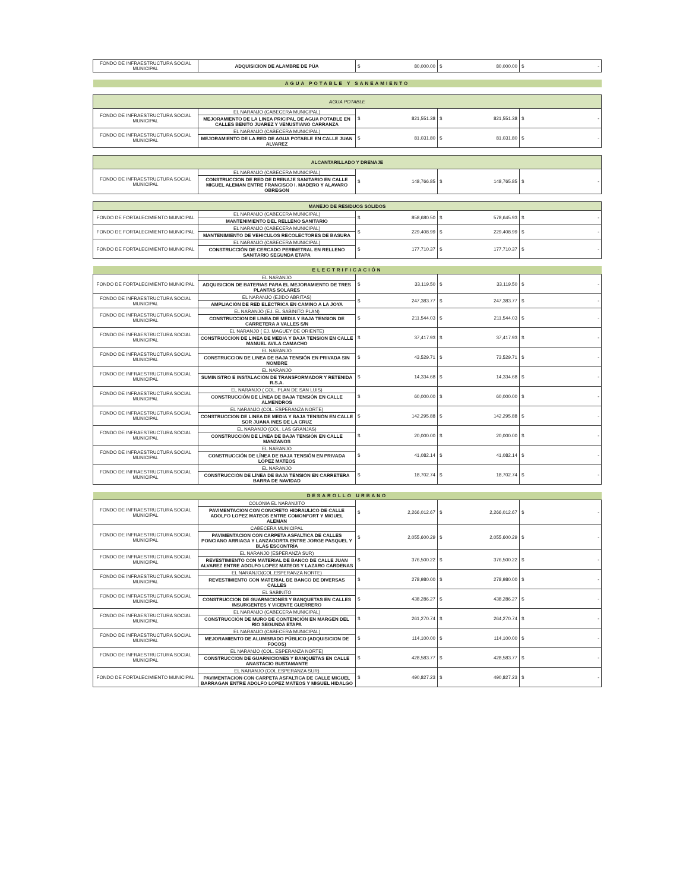| FONDO DE INFRAESTRUCTURA SOCIAL MUNICIPAL | ADQUISICION DE ALAMBRE DE PÚA | $ 80,000.00 | $ 80,000.00 | $ - |
| AGUA POTABLE Y SANEAMIENTO | | | | |
| AGUA POTABLE | | | | |
| FONDO DE INFRAESTRUCTURA SOCIAL MUNICIPAL | EL NARANJO (CABECERA MUNICIPAL) MEJORAMIENTO DE LA LINEA PRICIPAL DE AGUA POTABLE EN CALLES BENITO JUAREZ Y VENUSTIANO CARRANZA | $ 821,551.38 | $ 821,551.38 | $ - |
| FONDO DE INFRAESTRUCTURA SOCIAL MUNICIPAL | EL NARANJO (CABECERA MUNICIPAL) MEJORAMIENTO DE LA RED DE AGUA POTABLE EN CALLE JUAN ALVAREZ | $ 81,031.80 | $ 81,031.80 | $ - |
| ALCANTARILLADO Y DRENAJE | | | | |
| FONDO DE INFRAESTRUCTURA SOCIAL MUNICIPAL | EL NARANJO (CABECERA MUNICIPAL) CONSTRUCCION DE RED DE DRENAJE SANITARIO EN CALLE MIGUEL ALEMAN ENTRE FRANCISCO I. MADERO Y ALAVARO OBREGON | $ 148,766.85 | $ 148,765.85 | $ - |
| MANEJO DE RESIDUOS SÓLIDOS | | | | |
| FONDO DE FORTALECIMIENTO MUNICIPAL | EL NARANJO (CABECERA MUNICIPAL) MANTENIMIENTO DEL RELLENO SANITARIO | $ 858,680.50 | $ 578,645.93 | $ - |
| FONDO DE FORTALECIMIENTO MUNICIPAL | EL NARANJO (CABECERA MUNICIPAL) MANTENIMIENTO DE VEHICULOS RECOLECTORES DE BASURA | $ 229,408.99 | $ 229,408.99 | $ - |
| FONDO DE FORTALECIMIENTO MUNICIPAL | EL NARANJO (CABECERA MUNICIPAL) CONSTRUCCIÓN DE CERCADO PERIMETRAL EN RELLENO SANITARIO SEGUNDA ETAPA | $ 177,710.37 | $ 177,710.37 | $ - |
| ELECTRIFICACIÓN | | | | |
| FONDO DE FORTALECIMIENTO MUNICIPAL | EL NARANJO ADQUISICION DE BATERIAS PARA EL MEJORAMIENTO DE TRES PLANTAS SOLARES | $ 33,119.50 | $ 33,119.50 | $ - |
| FONDO DE INFRAESTRUCTURA SOCIAL MUNICIPAL | EL NARANJO (EJIDO ABRITAS) AMPLIACIÓN DE RED ELÉCTRICA EN CAMINO A LA JOYA | $ 247,383.77 | $ 247,383.77 | $ - |
| FONDO DE INFRAESTRUCTURA SOCIAL MUNICIPAL | EL NARANJO (E.I. EL SABINITO PLAN) CONSTRUCCION DE LINEA DE MEDIA Y BAJA TENSION DE CARRETERA A VALLES S/N | $ 211,544.03 | $ 211,544.03 | $ - |
| FONDO DE INFRAESTRUCTURA SOCIAL MUNICIPAL | EL NARANJO ( EJ. MAGUEY DE ORIENTE) CONSTRUCCION DE LINEA DE MEDIA Y BAJA TENSION EN CALLE MANUEL AVILA CAMACHO | $ 37,417.93 | $ 37,417.93 | $ - |
| FONDO DE INFRAESTRUCTURA SOCIAL MUNICIPAL | EL NARANJO CONSTRUCCION DE LINEA DE BAJA TENSIÓN EN PRIVADA SIN NOMBRE | $ 43,529.71 | $ 73,529.71 | $ - |
| FONDO DE INFRAESTRUCTURA SOCIAL MUNICIPAL | EL NARANJO SUMINISTRO E INSTALACIÓN DE TRANSFORMADOR Y RETENIDA R.S.A. | $ 14,334.68 | $ 14,334.68 | $ - |
| FONDO DE INFRAESTRUCTURA SOCIAL MUNICIPAL | EL NARANJO ( COL. PLAN DE SAN LUIS) CONSTRUCCIÓN DE LÍNEA DE BAJA TENSIÓN EN CALLE ALMENDROS | $ 60,000.00 | $ 60,000.00 | $ - |
| FONDO DE INFRAESTRUCTURA SOCIAL MUNICIPAL | EL NARANJO (COL. ESPERANZA NORTE) CONSTRUCCION DE LINEA DE MEDIA Y BAJA TENSIÓN EN CALLE SOR JUANA INES DE LA CRUZ | $ 142,295.88 | $ 142,295.88 | $ - |
| FONDO DE INFRAESTRUCTURA SOCIAL MUNICIPAL | EL NARANJO (COL. LAS GRANJAS) CONSTRUCCIÓN DE LÍNEA DE BAJA TENSIÓN EN CALLE MANZANOS | $ 20,000.00 | $ 20,000.00 | $ - |
| FONDO DE INFRAESTRUCTURA SOCIAL MUNICIPAL | EL NARANJO CONSTRUCCIÓN DE LÍNEA DE BAJA TENSIÓN EN PRIVADA LÓPEZ MATEOS | $ 41,082.14 | $ 41,082.14 | $ - |
| FONDO DE INFRAESTRUCTURA SOCIAL MUNICIPAL | EL NARANJO CONSTRUCCIÓN DE LÍNEA DE BAJA TENSIÓN EN CARRETERA BARRA DE NAVIDAD | $ 18,702.74 | $ 18,702.74 | $ - |
| DESAROLLO URBANO | | | | |
| FONDO DE INFRAESTRUCTURA SOCIAL MUNICIPAL | COLONIA EL NARANJITO PAVIMENTACION CON CONCRETO HIDRAULICO DE CALLE ADOLFO LOPEZ MATEOS ENTRE COMONFORT Y MIGUEL ALEMAN | $ 2,266,012.67 | $ 2,266,012.67 | $ - |
| FONDO DE INFRAESTRUCTURA SOCIAL MUNICIPAL | CABECERA MUNICIPAL PAVIMENTACION CON CARPETA ASFALTICA DE CALLES PONCIANO ARRIAGA Y LANZAGORTA ENTRE JORGE PASQUEL Y BLÁS ESCONTRÍA | $ 2,055,600.29 | $ 2,055,600.29 | $ - |
| FONDO DE INFRAESTRUCTURA SOCIAL MUNICIPAL | EL NARANJO (ESPERANZA SUR) REVESTIMIENTO CON MATERIAL DE BANCO DE CALLE JUAN ALVAREZ ENTRE ADOLFO LOPEZ MATEOS Y LAZARO CARDENAS | $ 376,500.22 | $ 376,500.22 | $ - |
| FONDO DE INFRAESTRUCTURA SOCIAL MUNICIPAL | EL NARANJO(COL.ESPERANZA NORTE) REVESTIMIENTO CON MATERIAL DE BANCO DE DIVERSAS CALLES | $ 278,980.00 | $ 278,980.00 | $ - |
| FONDO DE INFRAESTRUCTURA SOCIAL MUNICIPAL | EL SABINITO CONSTRUCCION DE GUARNICIONES Y BANQUETAS EN CALLES INSURGENTES Y VICENTE GUERRERO | $ 438,286.27 | $ 438,286.27 | $ - |
| FONDO DE INFRAESTRUCTURA SOCIAL MUNICIPAL | EL NARANJO (CABECERA MUNICIPAL) CONSTRUCCIÓN DE MURO DE CONTENCIÓN EN MARGEN DEL RIO SEGUNDA ETAPA | $ 261,270.74 | $ 264,270.74 | $ - |
| FONDO DE INFRAESTRUCTURA SOCIAL MUNICIPAL | EL NARANJO (CABECERA MUNICIPAL) MEJORAMIENTO DE ALUMBRADO PÚBLICO (ADQUISICION DE FOCOS) | $ 114,100.00 | $ 114,100.00 | $ - |
| FONDO DE INFRAESTRUCTURA SOCIAL MUNICIPAL | EL NARANJO (COL. ESPERANZA NORTE) CONSTRUCCION DE GUARNICIONES Y BANQUETAS EN CALLE ANASTACIO BUSTAMANTE | $ 428,583.77 | $ 428,583.77 | $ - |
| FONDO DE FORTALECIMIENTO MUNICIPAL | EL NARANJO (COL.ESPERANZA SUR) PAVIMENTACION CON CARPETA ASFALTICA DE CALLE MIGUEL BARRAGAN ENTRE ADOLFO LOPEZ MATEOS Y MIGUEL HIDALGO | $ 490,827.23 | $ 490,827.23 | $ - |